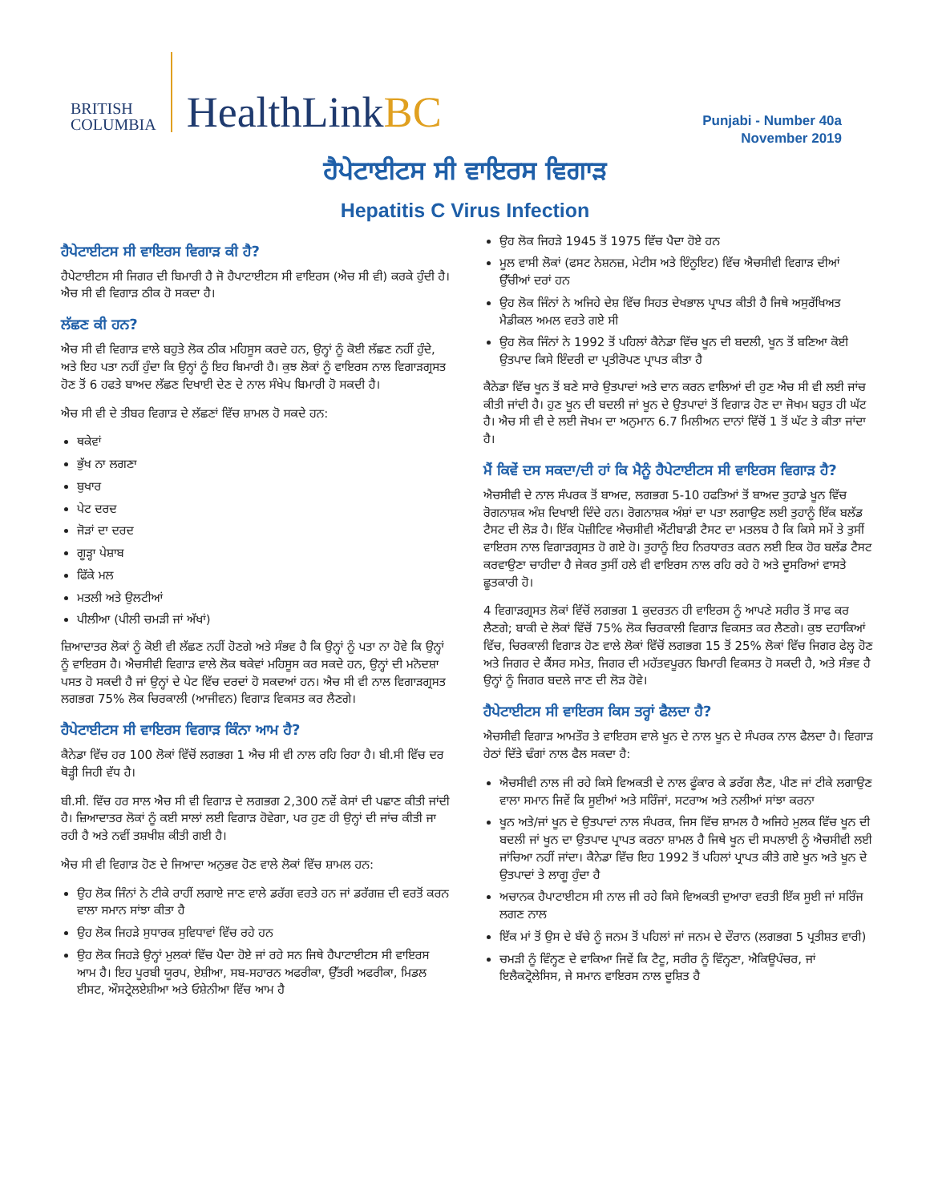BRITISH
COLUMBIA
HealthLinkBC
Punjabi - Number 40a
November 2019
ਹੈਪੇਟਾਈਟਸ ਸੀ ਵਾਇਰਸ ਵਿਗਾੜ
Hepatitis C Virus Infection
ਹੈਪੇਟਾਈਟਸ ਸੀ ਵਾਇਰਸ ਵਿਗਾੜ ਕੀ ਹੈ?
ਹੈਪੇਟਾਈਟਸ ਸੀ ਜਿਗਰ ਦੀ ਬਿਮਾਰੀ ਹੈ ਜੋ ਹੈਪਾਟਾਈਟਸ ਸੀ ਵਾਇਰਸ (ਐਚ ਸੀ ਵੀ) ਕਰਕੇ ਹੁੰਦੀ ਹੈ। ਐਚ ਸੀ ਵੀ ਵਿਗਾੜ ਠੀਕ ਹੋ ਸਕਦਾ ਹੈ।
ਲੱਛਣ ਕੀ ਹਨ?
ਐਚ ਸੀ ਵੀ ਵਿਗਾੜ ਵਾਲੇ ਬਹੁਤੇ ਲੋਕ ਠੀਕ ਮਹਿਸੂਸ ਕਰਦੇ ਹਨ, ਉਨ੍ਹਾਂ ਨੂੰ ਕੋਈ ਲੱਛਣ ਨਹੀਂ ਹੁੰਦੇ, ਅਤੇ ਇਹ ਪਤਾ ਨਹੀਂ ਹੁੰਦਾ ਕਿ ਉਨ੍ਹਾਂ ਨੂੰ ਇਹ ਬਿਮਾਰੀ ਹੈ। ਕੁਝ ਲੋਕਾਂ ਨੂੰ ਵਾਇਰਸ ਨਾਲ ਵਿਗਾੜਗ੍ਰਸਤ ਹੋਣ ਤੋਂ 6 ਹਫਤੇ ਬਾਅਦ ਲੱਛਣ ਦਿਖਾਈ ਦੇਣ ਦੇ ਨਾਲ ਸੰਖੇਪ ਬਿਮਾਰੀ ਹੋ ਸਕਦੀ ਹੈ।
ਐਚ ਸੀ ਵੀ ਦੇ ਤੀਬਰ ਵਿਗਾੜ ਦੇ ਲੱਛਣਾਂ ਵਿੱਚ ਸ਼ਾਮਲ ਹੋ ਸਕਦੇ ਹਨ:
ਥਕੇਵਾਂ
ਭੁੱਖ ਨਾ ਲਗਣਾ
ਬੁਖਾਰ
ਪੇਟ ਦਰਦ
ਜੋੜਾਂ ਦਾ ਦਰਦ
ਗੂੜ੍ਹਾ ਪੇਸ਼ਾਬ
ਫਿੱਕੇ ਮਲ
ਮਤਲੀ ਅਤੇ ਉਲਟੀਆਂ
ਪੀਲੀਆ (ਪੀਲੀ ਚਮੜੀ ਜਾਂ ਅੱਖਾਂ)
ਜ਼ਿਆਦਾਤਰ ਲੋਕਾਂ ਨੂੰ ਕੋਈ ਵੀ ਲੱਛਣ ਨਹੀਂ ਹੋਣਗੇ ਅਤੇ ਸੰਭਵ ਹੈ ਕਿ ਉਨ੍ਹਾਂ ਨੂੰ ਪਤਾ ਨਾ ਹੋਵੇ ਕਿ ਉਨ੍ਹਾਂ ਨੂੰ ਵਾਇਰਸ ਹੈ। ਐਚਸੀਵੀ ਵਿਗਾੜ ਵਾਲੇ ਲੋਕ ਥਕੇਵਾਂ ਮਹਿਸੂਸ ਕਰ ਸਕਦੇ ਹਨ, ਉਨ੍ਹਾਂ ਦੀ ਮਨੋਦਸ਼ਾ ਪਸਤ ਹੋ ਸਕਦੀ ਹੈ ਜਾਂ ਉਨ੍ਹਾਂ ਦੇ ਪੇਟ ਵਿੱਚ ਦਰਦਾਂ ਹੋ ਸਕਦਆਂ ਹਨ। ਐਚ ਸੀ ਵੀ ਨਾਲ ਵਿਗਾੜਗ੍ਰਸਤ ਲਗਭਗ 75% ਲੋਕ ਚਿਰਕਾਲੀ (ਆਜੀਵਨ) ਵਿਗਾੜ ਵਿਕਸਤ ਕਰ ਲੈਣਗੇ।
ਹੈਪੇਟਾਈਟਸ ਸੀ ਵਾਇਰਸ ਵਿਗਾੜ ਕਿੰਨਾ ਆਮ ਹੈ?
ਕੈਨੇਡਾ ਵਿੱਚ ਹਰ 100 ਲੋਕਾਂ ਵਿੱਚੋਂ ਲਗਭਗ 1 ਐਚ ਸੀ ਵੀ ਨਾਲ ਰਹਿ ਰਿਹਾ ਹੈ। ਬੀ.ਸੀ ਵਿੱਚ ਦਰ ਥੋੜ੍ਹੀ ਜਿਹੀ ਵੱਧ ਹੈ।
ਬੀ.ਸੀ. ਵਿੱਚ ਹਰ ਸਾਲ ਐਚ ਸੀ ਵੀ ਵਿਗਾੜ ਦੇ ਲਗਭਗ 2,300 ਨਵੇਂ ਕੇਸਾਂ ਦੀ ਪਛਾਣ ਕੀਤੀ ਜਾਂਦੀ ਹੈ। ਜ਼ਿਆਦਾਤਰ ਲੋਕਾਂ ਨੂੰ ਕਈ ਸਾਲਾਂ ਲਈ ਵਿਗਾੜ ਹੋਵੇਗਾ, ਪਰ ਹੁਣ ਹੀ ਉਨ੍ਹਾਂ ਦੀ ਜਾਂਚ ਕੀਤੀ ਜਾ ਰਹੀ ਹੈ ਅਤੇ ਨਵੀਂ ਤਸ਼ਖੀਸ਼ ਕੀਤੀ ਗਈ ਹੈ।
ਐਚ ਸੀ ਵੀ ਵਿਗਾੜ ਹੋਣ ਦੇ ਜਿਆਦਾ ਅਨੁਭਵ ਹੋਣ ਵਾਲੇ ਲੋਕਾਂ ਵਿੱਚ ਸ਼ਾਮਲ ਹਨ:
ਉਹ ਲੋਕ ਜਿੰਨਾਂ ਨੇ ਟੀਕੇ ਰਾਹੀਂ ਲਗਾਏ ਜਾਣ ਵਾਲੇ ਡਰੱਗ ਵਰਤੇ ਹਨ ਜਾਂ ਡਰੱਗਜ਼ ਦੀ ਵਰਤੋਂ ਕਰਨ ਵਾਲਾ ਸਮਾਨ ਸਾਂਝਾ ਕੀਤਾ ਹੈ
ਉਹ ਲੋਕ ਜਿਹੜੇ ਸੁਧਾਰਕ ਸੁਵਿਧਾਵਾਂ ਵਿੱਚ ਰਹੇ ਹਨ
ਉਹ ਲੋਕ ਜਿਹੜੇ ਉਨ੍ਹਾਂ ਮੁਲਕਾਂ ਵਿੱਚ ਪੈਦਾ ਹੋਏ ਜਾਂ ਰਹੇ ਸਨ ਜਿਥੇ ਹੈਪਾਟਾਈਟਸ ਸੀ ਵਾਇਰਸ ਆਮ ਹੈ। ਇਹ ਪੂਰਬੀ ਯੂਰਪ, ਏਸ਼ੀਆ, ਸਬ-ਸਹਾਰਨ ਅਫਰੀਕਾ, ਉੱਤਰੀ ਅਫਰੀਕਾ, ਮਿਡਲ ਈਸਟ, ਔਸਟ੍ਰੇਲਏਸ਼ੀਆ ਅਤੇ ਓਸ਼ੇਨੀਆ ਵਿੱਚ ਆਮ ਹੈ
ਉਹ ਲੋਕ ਜਿਹੜੇ 1945 ਤੋਂ 1975 ਵਿੱਚ ਪੈਦਾ ਹੋਏ ਹਨ
ਮੂਲ ਵਾਸੀ ਲੋਕਾਂ (ਫਸਟ ਨੇਸ਼ਨਜ਼, ਮੇਟੀਸ ਅਤੇ ਇੰਨੂਇਟ) ਵਿੱਚ ਐਚਸੀਵੀ ਵਿਗਾੜ ਦੀਆਂ ਉੱਚੀਆਂ ਦਰਾਂ ਹਨ
ਉਹ ਲੋਕ ਜਿੰਨਾਂ ਨੇ ਅਜਿਹੇ ਦੇਸ਼ ਵਿੱਚ ਸਿਹਤ ਦੇਖਭਾਲ ਪ੍ਰਾਪਤ ਕੀਤੀ ਹੈ ਜਿਥੇ ਅਸੁਰੱਖਿਅਤ ਮੈਡੀਕਲ ਅਮਲ ਵਰਤੇ ਗਏ ਸੀ
ਉਹ ਲੋਕ ਜਿੰਨਾਂ ਨੇ 1992 ਤੋਂ ਪਹਿਲਾਂ ਕੈਨੇਡਾ ਵਿੱਚ ਖੂਨ ਦੀ ਬਦਲੀ, ਖੂਨ ਤੋਂ ਬਣਿਆ ਕੋਈ ਉਤਪਾਦ ਕਿਸੇ ਇੰਦਰੀ ਦਾ ਪ੍ਰਤੀਰੋਪਣ ਪ੍ਰਾਪਤ ਕੀਤਾ ਹੈ
ਕੈਨੇਡਾ ਵਿੱਚ ਖੂਨ ਤੋਂ ਬਣੇ ਸਾਰੇ ਉਤਪਾਦਾਂ ਅਤੇ ਦਾਨ ਕਰਨ ਵਾਲਿਆਂ ਦੀ ਹੁਣ ਐਚ ਸੀ ਵੀ ਲਈ ਜਾਂਚ ਕੀਤੀ ਜਾਂਦੀ ਹੈ। ਹੁਣ ਖੂਨ ਦੀ ਬਦਲੀ ਜਾਂ ਖੂਨ ਦੇ ਉਤਪਾਦਾਂ ਤੋਂ ਵਿਗਾੜ ਹੋਣ ਦਾ ਜੋਖਮ ਬਹੁਤ ਹੀ ਘੱਟ ਹੈ। ਐਚ ਸੀ ਵੀ ਦੇ ਲਈ ਜੋਖਮ ਦਾ ਅਨੁਮਾਨ 6.7 ਮਿਲੀਅਨ ਦਾਨਾਂ ਵਿੱਚੋਂ 1 ਤੋਂ ਘੱਟ ਤੇ ਕੀਤਾ ਜਾਂਦਾ ਹੈ।
ਮੈਂ ਕਿਵੇਂ ਦਸ ਸਕਦਾ/ਦੀ ਹਾਂ ਕਿ ਮੈਨੂੰ ਹੈਪੇਟਾਈਟਸ ਸੀ ਵਾਇਰਸ ਵਿਗਾੜ ਹੈ?
ਐਚਸੀਵੀ ਦੇ ਨਾਲ ਸੰਪਰਕ ਤੋਂ ਬਾਅਦ, ਲਗਭਗ 5-10 ਹਫਤਿਆਂ ਤੋਂ ਬਾਅਦ ਤੁਹਾਡੇ ਖੂਨ ਵਿੱਚ ਰੋਗਨਾਸ਼ਕ ਅੰਸ਼ ਦਿਖਾਈ ਦਿੰਦੇ ਹਨ। ਰੋਗਨਾਸ਼ਕ ਅੰਸ਼ਾਂ ਦਾ ਪਤਾ ਲਗਾਉਣ ਲਈ ਤੁਹਾਨੂੰ ਇੱਕ ਬਲੱਡ ਟੈਸਟ ਦੀ ਲੋੜ ਹੈ। ਇੱਕ ਪੋਜ਼ੀਟਿਵ ਐਚਸੀਵੀ ਐਂਟੀਬਾਡੀ ਟੈਸਟ ਦਾ ਮਤਲਬ ਹੈ ਕਿ ਕਿਸੇ ਸਮੇਂ ਤੇ ਤੁਸੀਂ ਵਾਇਰਸ ਨਾਲ ਵਿਗਾੜਗ੍ਰਸਤ ਹੋ ਗਏ ਹੋ। ਤੁਹਾਨੂੰ ਇਹ ਨਿਰਧਾਰਤ ਕਰਨ ਲਈ ਇਕ ਹੋਰ ਬਲੱਡ ਟੈਸਟ ਕਰਵਾਉਣਾ ਚਾਹੀਦਾ ਹੈ ਜੇਕਰ ਤੁਸੀਂ ਹਲੇ ਵੀ ਵਾਇਰਸ ਨਾਲ ਰਹਿ ਰਹੇ ਹੋ ਅਤੇ ਦੂਸਰਿਆਂ ਵਾਸਤੇ ਛੂਤਕਾਰੀ ਹੋ।
4 ਵਿਗਾੜਗ੍ਰਸਤ ਲੋਕਾਂ ਵਿੱਚੋਂ ਲਗਭਗ 1 ਕੁਦਰਤਨ ਹੀ ਵਾਇਰਸ ਨੂੰ ਆਪਣੇ ਸਰੀਰ ਤੋਂ ਸਾਫ ਕਰ ਲੈਣਗੇ; ਬਾਕੀ ਦੇ ਲੋਕਾਂ ਵਿੱਚੋਂ 75% ਲੋਕ ਚਿਰਕਾਲੀ ਵਿਗਾੜ ਵਿਕਸਤ ਕਰ ਲੈਣਗੇ। ਕੁਝ ਦਹਾਕਿਆਂ ਵਿੱਚ, ਚਿਰਕਾਲੀ ਵਿਗਾੜ ਹੋਣ ਵਾਲੇ ਲੋਕਾਂ ਵਿੱਚੋਂ ਲਗਭਗ 15 ਤੋਂ 25% ਲੋਕਾਂ ਵਿੱਚ ਜਿਗਰ ਫੇਲ੍ਹ ਹੋਣ ਅਤੇ ਜਿਗਰ ਦੇ ਕੈਂਸਰ ਸਮੇਤ, ਜਿਗਰ ਦੀ ਮਹੱਤਵਪੂਰਨ ਬਿਮਾਰੀ ਵਿਕਸਤ ਹੋ ਸਕਦੀ ਹੈ, ਅਤੇ ਸੰਭਵ ਹੈ ਉਨ੍ਹਾਂ ਨੂੰ ਜਿਗਰ ਬਦਲੇ ਜਾਣ ਦੀ ਲੋੜ ਹੋਵੇ।
ਹੈਪੇਟਾਈਟਸ ਸੀ ਵਾਇਰਸ ਕਿਸ ਤਰ੍ਹਾਂ ਫੈਲਦਾ ਹੈ?
ਐਚਸੀਵੀ ਵਿਗਾੜ ਆਮਤੌਰ ਤੇ ਵਾਇਰਸ ਵਾਲੇ ਖੂਨ ਦੇ ਨਾਲ ਖੂਨ ਦੇ ਸੰਪਰਕ ਨਾਲ ਫੈਲਦਾ ਹੈ। ਵਿਗਾੜ ਹੇਠਾਂ ਦਿੱਤੇ ਢੰਗਾਂ ਨਾਲ ਫੈਲ ਸਕਦਾ ਹੈ:
ਐਚਸੀਵੀ ਨਾਲ ਜੀ ਰਹੇ ਕਿਸੇ ਵਿਅਕਤੀ ਦੇ ਨਾਲ ਫੂੰਕਾਰ ਕੇ ਡਰੱਗ ਲੈਣ, ਪੀਣ ਜਾਂ ਟੀਕੇ ਲਗਾਉਣ ਵਾਲਾ ਸਮਾਨ ਜਿਵੇਂ ਕਿ ਸੂਈਆਂ ਅਤੇ ਸਰਿੰਜਾਂ, ਸਟਰਾਅ ਅਤੇ ਨਲੀਆਂ ਸਾਂਝਾ ਕਰਨਾ
ਖੂਨ ਅਤੇ/ਜਾਂ ਖੂਨ ਦੇ ਉਤਪਾਦਾਂ ਨਾਲ ਸੰਪਰਕ, ਜਿਸ ਵਿੱਚ ਸ਼ਾਮਲ ਹੈ ਅਜਿਹੇ ਮੁਲਕ ਵਿੱਚ ਖੂਨ ਦੀ ਬਦਲੀ ਜਾਂ ਖੂਨ ਦਾ ਉਤਪਾਦ ਪ੍ਰਾਪਤ ਕਰਨਾ ਸ਼ਾਮਲ ਹੈ ਜਿਥੇ ਖੂਨ ਦੀ ਸਪਲਾਈ ਨੂੰ ਐਚਸੀਵੀ ਲਈ ਜਾਂਚਿਆ ਨਹੀਂ ਜਾਂਦਾ। ਕੈਨੇਡਾ ਵਿੱਚ ਇਹ 1992 ਤੋਂ ਪਹਿਲਾਂ ਪ੍ਰਾਪਤ ਕੀਤੇ ਗਏ ਖੂਨ ਅਤੇ ਖੂਨ ਦੇ ਉਤਪਾਦਾਂ ਤੇ ਲਾਗੂ ਹੁੰਦਾ ਹੈ
ਅਚਾਨਕ ਹੈਪਾਟਾਈਟਸ ਸੀ ਨਾਲ ਜੀ ਰਹੇ ਕਿਸੇ ਵਿਅਕਤੀ ਦੁਆਰਾ ਵਰਤੀ ਇੱਕ ਸੂਈ ਜਾਂ ਸਰਿੰਜ ਲਗਣ ਨਾਲ
ਇੱਕ ਮਾਂ ਤੋਂ ਉਸ ਦੇ ਬੱਚੇ ਨੂੰ ਜਨਮ ਤੋਂ ਪਹਿਲਾਂ ਜਾਂ ਜਨਮ ਦੇ ਦੌਰਾਨ (ਲਗਭਗ 5 ਪ੍ਰਤੀਸ਼ਤ ਵਾਰੀ)
ਚਮੜੀ ਨੂੰ ਵਿੰਨ੍ਹਣ ਦੇ ਵਾਕਿਆ ਜਿਵੇਂ ਕਿ ਟੈਟੂ, ਸਰੀਰ ਨੂੰ ਵਿੰਨ੍ਹਣਾ, ਐਕਿਊਪੰਚਰ, ਜਾਂ ਇਲੈਕਟ੍ਰੋਲੇਸਿਸ, ਜੇ ਸਮਾਨ ਵਾਇਰਸ ਨਾਲ ਦੂਸ਼ਿਤ ਹੈ